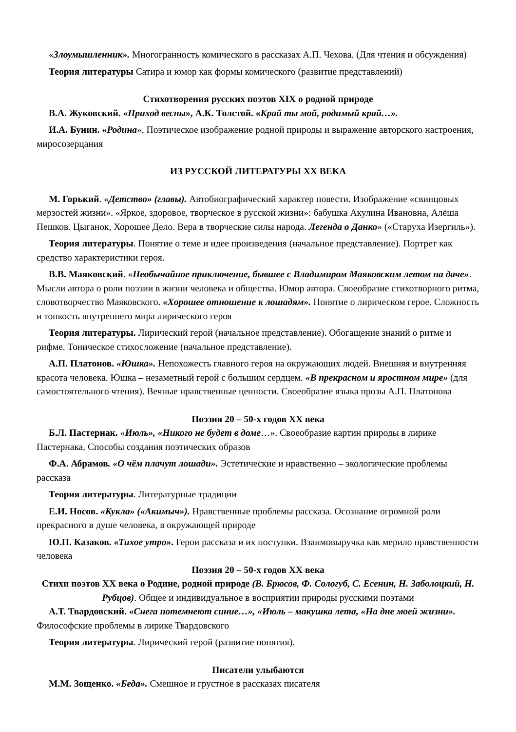«Злоумышленник». Многогранность комического в рассказах А.П. Чехова. (Для чтения и обсуждения)
Теория литературы Сатира и юмор как формы комического (развитие представлений)
Стихотворения русских поэтов XIX о родной природе
В.А. Жуковский. «Приход весны», А.К. Толстой. «Край ты мой, родимый край…».
И.А. Бунин. «Родина». Поэтическое изображение родной природы и выражение авторского настроения, миросозерцания
ИЗ РУССКОЙ ЛИТЕРАТУРЫ XX ВЕКА
М. Горький. «Детство» (главы). Автобиографический характер повести. Изображение «свинцовых мерзостей жизни». «Яркое, здоровое, творческое в русской жизни»: бабушка Акулина Ивановна, Алёша Пешков. Цыганок, Хорошее Дело. Вера в творческие силы народа. Легенда о Данко» («Старуха Изергиль»).
Теория литературы. Понятие о теме и идее произведения (начальное представление). Портрет как средство характеристики героя.
В.В. Маяковский. «Необычайное приключение, бывшее с Владимиром Маяковским летом на даче». Мысли автора о роли поэзии в жизни человека и общества. Юмор автора. Своеобразие стихотворного ритма, словотворчество Маяковского. «Хорошее отношение к лошадям». Понятие о лирическом герое. Сложность и тонкость внутреннего мира лирического героя
Теория литературы. Лирический герой (начальное представление). Обогащение знаний о ритме и рифме. Тоническое стихосложение (начальное представление).
А.П. Платонов. «Юшка». Непохожесть главного героя на окружающих людей. Внешняя и внутренняя красота человека. Юшка – незаметный герой с большим сердцем. «В прекрасном и яростном мире» (для самостоятельного чтения). Вечные нравственные ценности. Своеобразие языка прозы А.П. Платонова
Поэзия 20 – 50-х годов XX века
Б.Л. Пастернак. «Июль», «Никого не будет в доме…». Своеобразие картин природы в лирике Пастернака. Способы создания поэтических образов
Ф.А. Абрамов. «О чём плачут лошади». Эстетические и нравственно – экологические проблемы рассказа
Теория литературы. Литературные традиции
Е.И. Носов. «Кукла» («Акимыч»). Нравственные проблемы рассказа. Осознание огромной роли прекрасного в душе человека, в окружающей природе
Ю.П. Казаков. «Тихое утро». Герои рассказа и их поступки. Взаимовыручка как мерило нравственности человека
Поэзия 20 – 50-х годов XX века
Стихи поэтов XX века о Родине, родной природе (В. Брюсов, Ф. Сологуб, С. Есенин, Н. Заболоцкий, Н. Рубцов). Общее и индивидуальное в восприятии природы русскими поэтами
А.Т. Твардовский. «Снега потемнеют синие…», «Июль – макушка лета, «На дне моей жизни». Философские проблемы в лирике Твардовского
Теория литературы. Лирический герой (развитие понятия).
Писатели улыбаются
М.М. Зощенко. «Беда». Смешное и грустное в рассказах писателя